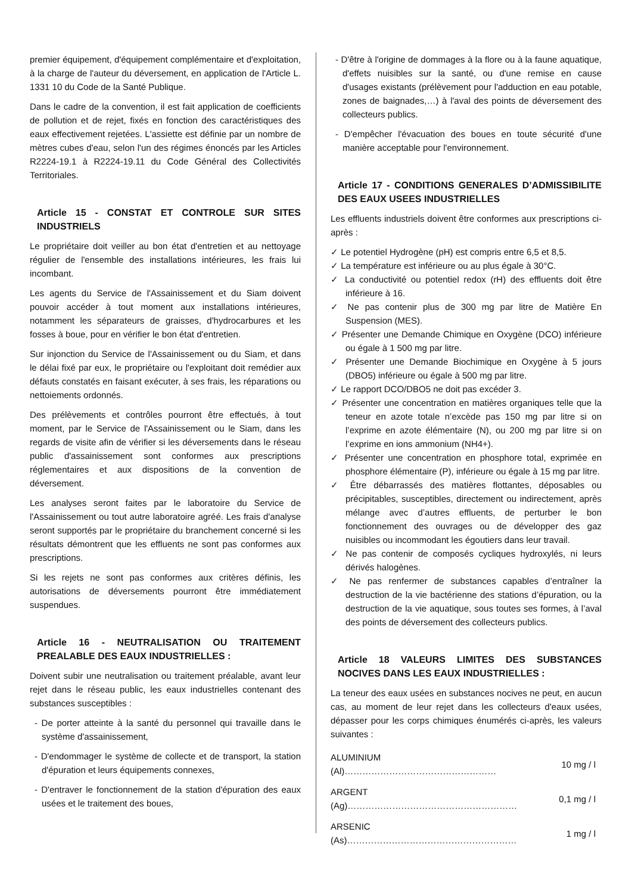premier équipement, d'équipement complémentaire et d'exploitation, à la charge de l'auteur du déversement, en application de l'Article L. 1331 10 du Code de la Santé Publique.
Dans le cadre de la convention, il est fait application de coefficients de pollution et de rejet, fixés en fonction des caractéristiques des eaux effectivement rejetées. L'assiette est définie par un nombre de mètres cubes d'eau, selon l'un des régimes énoncés par les Articles R2224-19.1 à R2224-19.11 du Code Général des Collectivités Territoriales.
Article 15 - CONSTAT ET CONTROLE SUR SITES INDUSTRIELS
Le propriétaire doit veiller au bon état d'entretien et au nettoyage régulier de l'ensemble des installations intérieures, les frais lui incombant.
Les agents du Service de l'Assainissement et du Siam doivent pouvoir accéder à tout moment aux installations intérieures, notamment les séparateurs de graisses, d'hydrocarbures et les fosses à boue, pour en vérifier le bon état d'entretien.
Sur injonction du Service de l'Assainissement ou du Siam, et dans le délai fixé par eux, le propriétaire ou l'exploitant doit remédier aux défauts constatés en faisant exécuter, à ses frais, les réparations ou nettoiements ordonnés.
Des prélèvements et contrôles pourront être effectués, à tout moment, par le Service de l'Assainissement ou le Siam, dans les regards de visite afin de vérifier si les déversements dans le réseau public d'assainissement sont conformes aux prescriptions réglementaires et aux dispositions de la convention de déversement.
Les analyses seront faites par le laboratoire du Service de l'Assainissement ou tout autre laboratoire agréé. Les frais d'analyse seront supportés par le propriétaire du branchement concerné si les résultats démontrent que les effluents ne sont pas conformes aux prescriptions.
Si les rejets ne sont pas conformes aux critères définis, les autorisations de déversements pourront être immédiatement suspendues.
Article 16 - NEUTRALISATION OU TRAITEMENT PREALABLE DES EAUX INDUSTRIELLES :
Doivent subir une neutralisation ou traitement préalable, avant leur rejet dans le réseau public, les eaux industrielles contenant des substances susceptibles :
- De porter atteinte à la santé du personnel qui travaille dans le système d'assainissement,
- D'endommager le système de collecte et de transport, la station d'épuration et leurs équipements connexes,
- D'entraver le fonctionnement de la station d'épuration des eaux usées et le traitement des boues,
- D'être à l'origine de dommages à la flore ou à la faune aquatique, d'effets nuisibles sur la santé, ou d'une remise en cause d'usages existants (prélèvement pour l'adduction en eau potable, zones de baignades,…) à l'aval des points de déversement des collecteurs publics.
- D'empêcher l'évacuation des boues en toute sécurité d'une manière acceptable pour l'environnement.
Article 17 - CONDITIONS GENERALES D’ADMISSIBILITE DES EAUX USEES INDUSTRIELLES
Les effluents industriels doivent être conformes aux prescriptions ci-après :
✓ Le potentiel Hydrogène (pH) est compris entre 6,5 et 8,5.
✓ La température est inférieure ou au plus égale à 30°C.
✓ La conductivité ou potentiel redox (rH) des effluents doit être inférieure à 16.
✓ Ne pas contenir plus de 300 mg par litre de Matière En Suspension (MES).
✓ Présenter une Demande Chimique en Oxygène (DCO) inférieure ou égale à 1 500 mg par litre.
✓ Présenter une Demande Biochimique en Oxygène à 5 jours (DBO5) inférieure ou égale à 500 mg par litre.
✓ Le rapport DCO/DBO5 ne doit pas excéder 3.
✓ Présenter une concentration en matières organiques telle que la teneur en azote totale n’excède pas 150 mg par litre si on l’exprime en azote élémentaire (N), ou 200 mg par litre si on l’exprime en ions ammonium (NH4+).
✓ Présenter une concentration en phosphore total, exprimée en phosphore élémentaire (P), inférieure ou égale à 15 mg par litre.
✓ Être débarrassés des matières flottantes, déposables ou précipitables, susceptibles, directement ou indirectement, après mélange avec d’autres effluents, de perturber le bon fonctionnement des ouvrages ou de développer des gaz nuisibles ou incommodant les égoutiers dans leur travail.
✓ Ne pas contenir de composés cycliques hydroxylés, ni leurs dérivés halogènes.
✓ Ne pas renfermer de substances capables d’entraîner la destruction de la vie bactérienne des stations d’épuration, ou la destruction de la vie aquatique, sous toutes ses formes, à l’aval des points de déversement des collecteurs publics.
Article 18 VALEURS LIMITES DES SUBSTANCES NOCIVES DANS LES EAUX INDUSTRIELLES :
La teneur des eaux usées en substances nocives ne peut, en aucun cas, au moment de leur rejet dans les collecteurs d'eaux usées, dépasser pour les corps chimiques énumérés ci-après, les valeurs suivantes :
| ALUMINIUM (Al)…………………………………………… | 10 mg / l |
| ARGENT (Ag)………………………………………………… | 0,1 mg / l |
| ARSENIC (As)………………………………………………… | 1 mg / l |